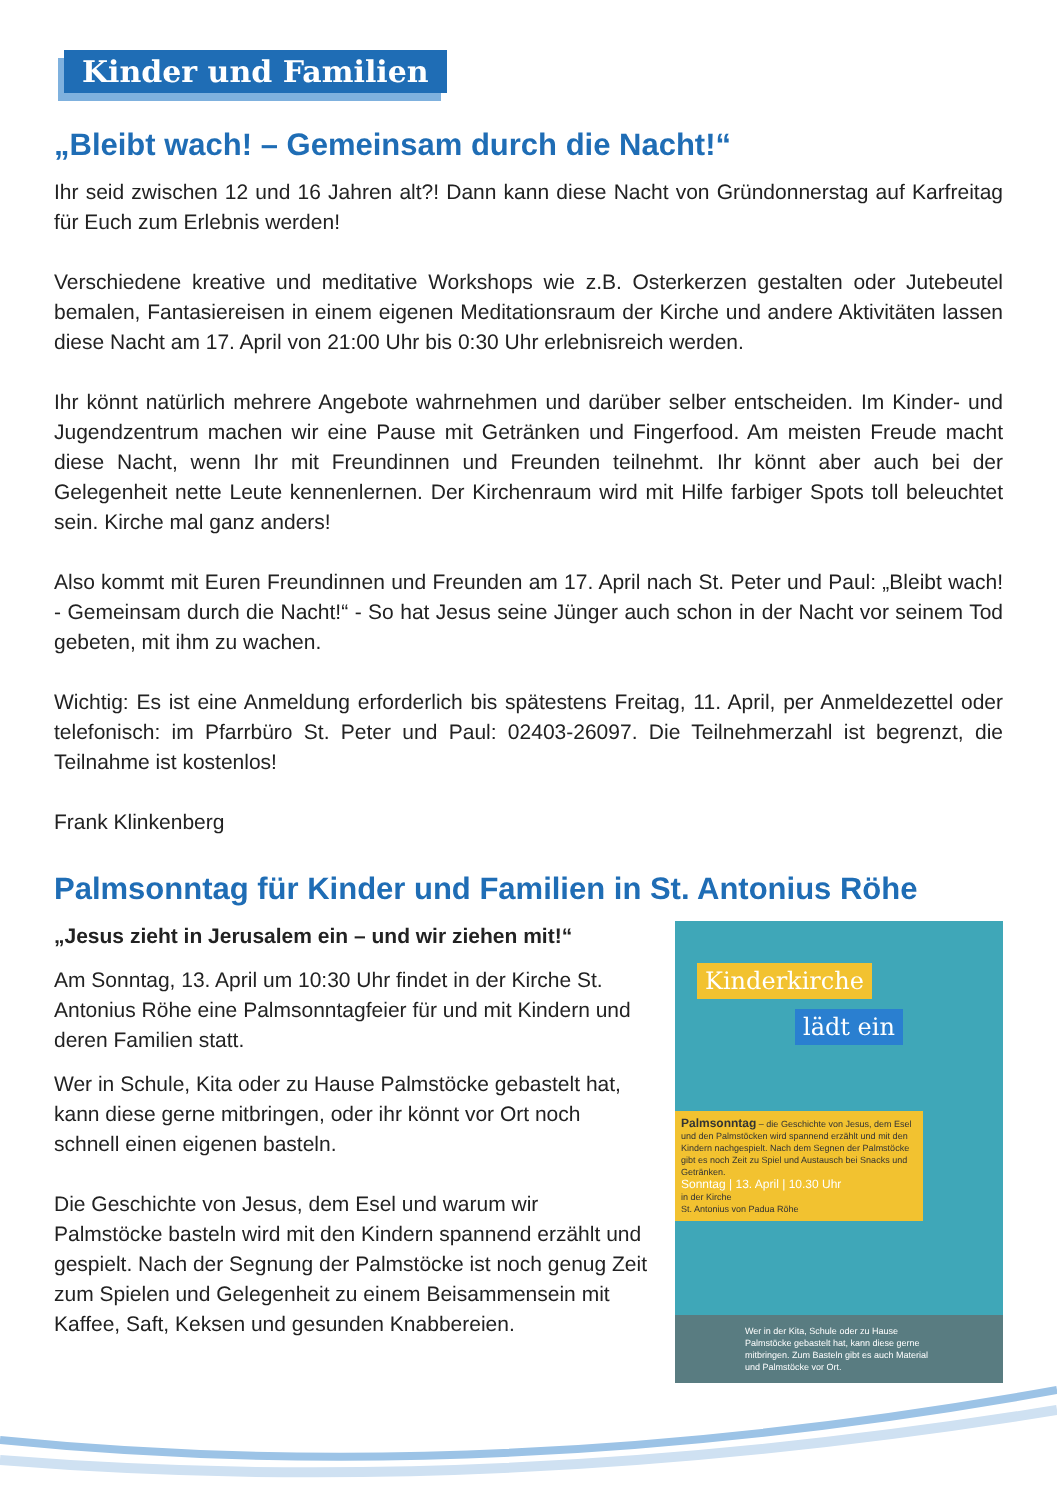Kinder und Familien
„Bleibt wach! – Gemeinsam durch die Nacht!“
Ihr seid zwischen 12 und 16 Jahren alt?! Dann kann diese Nacht von Gründonnerstag auf Karfreitag für Euch zum Erlebnis werden!
Verschiedene kreative und meditative Workshops wie z.B. Osterkerzen gestalten oder Jutebeutel bemalen, Fantasiereisen in einem eigenen Meditationsraum der Kirche und andere Aktivitäten lassen diese Nacht am 17. April von 21:00 Uhr bis 0:30 Uhr erlebnisreich werden.
Ihr könnt natürlich mehrere Angebote wahrnehmen und darüber selber entscheiden. Im Kinder- und Jugendzentrum machen wir eine Pause mit Getränken und Fingerfood. Am meisten Freude macht diese Nacht, wenn Ihr mit Freundinnen und Freunden teilnehmt. Ihr könnt aber auch bei der Gelegenheit nette Leute kennenlernen. Der Kirchenraum wird mit Hilfe farbiger Spots toll beleuchtet sein. Kirche mal ganz anders!
Also kommt mit Euren Freundinnen und Freunden am 17. April nach St. Peter und Paul: „Bleibt wach! - Gemeinsam durch die Nacht!“ - So hat Jesus seine Jünger auch schon in der Nacht vor seinem Tod gebeten, mit ihm zu wachen.
Wichtig: Es ist eine Anmeldung erforderlich bis spätestens Freitag, 11. April, per Anmeldezettel oder telefonisch: im Pfarrbüro St. Peter und Paul: 02403-26097. Die Teilnehmerzahl ist begrenzt, die Teilnahme ist kostenlos!
Frank Klinkenberg
Palmsonntag für Kinder und Familien in St. Antonius Röhe
„Jesus zieht in Jerusalem ein – und wir ziehen mit!“
Am Sonntag, 13. April um 10:30 Uhr findet in der Kirche St. Antonius Röhe eine Palmsonntagfeier für und mit Kindern und deren Familien statt.
Wer in Schule, Kita oder zu Hause Palmstöcke gebastelt hat, kann diese gerne mitbringen, oder ihr könnt vor Ort noch schnell einen eigenen basteln.
Die Geschichte von Jesus, dem Esel und warum wir Palmstöcke basteln wird mit den Kindern spannend erzählt und gespielt. Nach der Segnung der Palmstöcke ist noch genug Zeit zum Spielen und Gelegenheit zu einem Beisammensein mit Kaffee, Saft, Keksen und gesunden Knabbereien.
Kinderkirche
lädt ein
Palmsonntag – die Geschichte von Jesus, dem Esel und den Palmstöcken wird spannend erzählt und mit den Kindern nachgespielt. Nach dem Segnen der Palmstöcke gibt es noch Zeit zu Spiel und Austausch bei Snacks und Getränken.
Sonntag | 13. April | 10.30 Uhr
in der Kirche
St. Antonius von Padua Röhe
Wer in der Kita, Schule oder zu Hause Palmstöcke gebastelt hat, kann diese gerne mitbringen. Zum Basteln gibt es auch Material und Palmstöcke vor Ort.